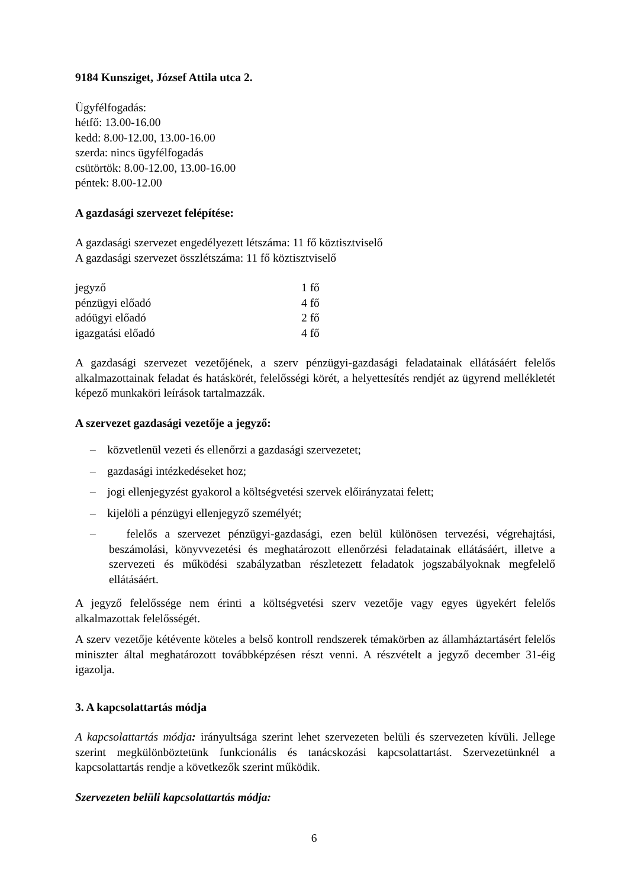9184 Kunsziget, József Attila utca 2.
Ügyfélfogadás:
hétfő: 13.00-16.00
kedd: 8.00-12.00, 13.00-16.00
szerda: nincs ügyfélfogadás
csütörtök: 8.00-12.00, 13.00-16.00
péntek: 8.00-12.00
A gazdasági szervezet felépítése:
A gazdasági szervezet engedélyezett létszáma: 11 fő köztisztviselő
A gazdasági szervezet összlétszáma: 11 fő köztisztviselő
| jegyző | 1 fő |
| pénzügyi előadó | 4 fő |
| adóügyi előadó | 2 fő |
| igazgatási előadó | 4 fő |
A gazdasági szervezet vezetőjének, a szerv pénzügyi-gazdasági feladatainak ellátásáért felelős alkalmazottainak feladat és hatáskörét, felelősségi körét, a helyettesítés rendjét az ügyrend mellékletét képező munkaköri leírások tartalmazzák.
A szervezet gazdasági vezetője a jegyző:
– közvetlenül vezeti és ellenőrzi a gazdasági szervezetet;
– gazdasági intézkedéseket hoz;
– jogi ellenjegyzést gyakorol a költségvetési szervek előirányzatai felett;
– kijelöli a pénzügyi ellenjegyző személyét;
– felelős a szervezet pénzügyi-gazdasági, ezen belül különösen tervezési, végrehajtási, beszámolási, könyvvezetési és meghatározott ellenőrzési feladatainak ellátásáért, illetve a szervezeti és működési szabályzatban részletezett feladatok jogszabályoknak megfelelő ellátásáért.
A jegyző felelőssége nem érinti a költségvetési szerv vezetője vagy egyes ügyekért felelős alkalmazottak felelősségét.
A szerv vezetője kétévente köteles a belső kontroll rendszerek témakörben az államháztartásért felelős miniszter által meghatározott továbbképzésen részt venni. A részvételt a jegyző december 31-éig igazolja.
3. A kapcsolattartás módja
A kapcsolattartás módja: irányultsága szerint lehet szervezeten belüli és szervezeten kívüli. Jellege szerint megkülönböztetünk funkcionális és tanácskozási kapcsolattartást. Szervezetünknél a kapcsolattartás rendje a következők szerint működik.
Szervezeten belüli kapcsolattartás módja:
6